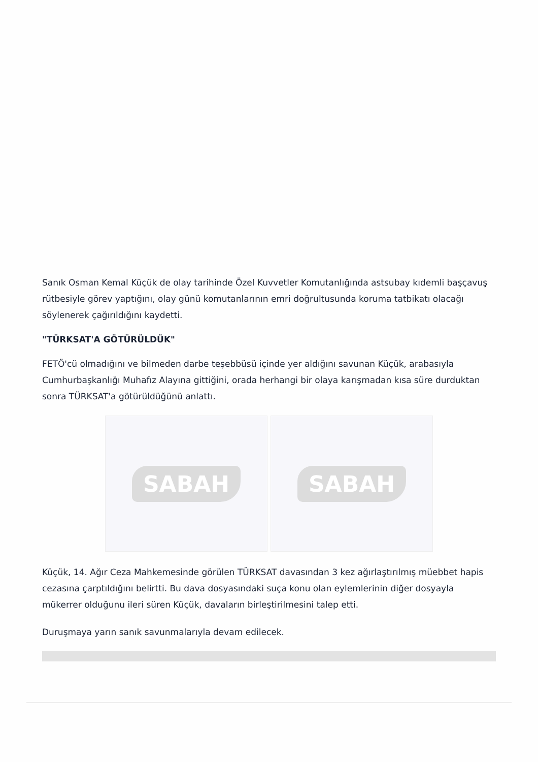Sanık Osman Kemal Küçük de olay tarihinde Özel Kuvvetler Komutanlığında astsubay kıdemli başçavuş rütbesiyle görev yaptığını, olay günü komutanlarının emri doğrultusunda koruma tatbikatı olacağı söylenerek çağırıldığını kaydetti.
"TÜRKSAT'A GÖTÜRÜLDÜK"
FETÖ'cü olmadığını ve bilmeden darbe teşebbüsü içinde yer aldığını savunan Küçük, arabasıyla Cumhurbaşkanlığı Muhafız Alayına gittiğini, orada herhangi bir olaya karışmadan kısa süre durduktan sonra TÜRKSAT'a götürüldüğünü anlattı.
SABAH SABAH
Küçük, 14. Ağır Ceza Mahkemesinde görülen TÜRKSAT davasından 3 kez ağırlaştırılmış müebbet hapis cezasına çarptıldığını belirtti. Bu dava dosyasındaki suça konu olan eylemlerinin diğer dosyayla mükerrer olduğunu ileri süren Küçük, davaların birleştirilmesini talep etti.
Duruşmaya yarın sanık savunmalarıyla devam edilecek.